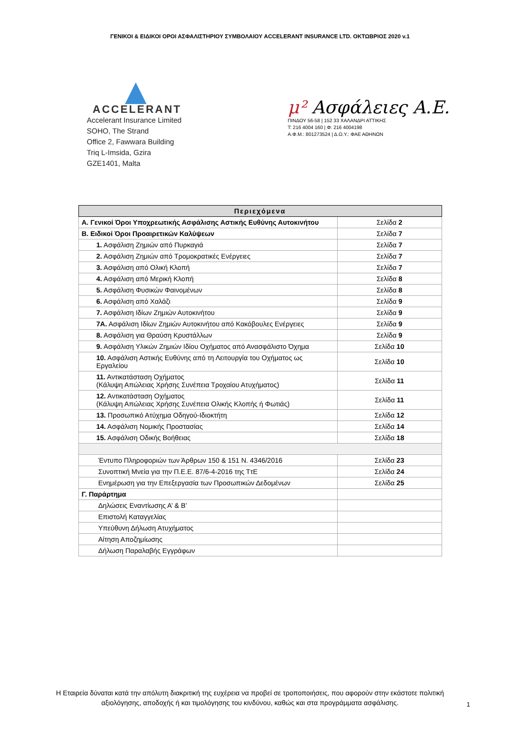ΓΕΝΙΚΟΙ & ΕΙΔΙΚΟΙ ΟΡΟΙ ΑΣΦΑΛΙΣΤΗΡΙΟΥ ΣΥΜΒΟΛΑΙΟΥ ACCELERANT INSURANCE LTD. ΟΚΤΩΒΡΙΟΣ 2020 v.1
ACCELERANT
Accelerant Insurance Limited
SOHO, The Strand
Office 2, Fawwara Building
Triq L-Imsida, Gzira
GZE1401, Malta
μ² Ασφάλειες Α.Ε.
ΠΙΝΔΟΥ 56-58 | 152 33 ΧΑΛΑΝΔΡΙ ΑΤΤΙΚΗΣ
Τ: 216 4004 160 | Φ: 216 4004198
Α.Φ.Μ.: 801273524 | Δ.Ο.Υ.: ΦΑΕ ΑΘΗΝΩΝ
| Περιεχόμενα | |
| --- | --- |
| Α. Γενικοί Όροι Υποχρεωτικής Ασφάλισης Αστικής Ευθύνης Αυτοκινήτου | Σελίδα 2 |
| Β. Ειδικοί Όροι Προαιρετικών Καλύψεων | Σελίδα 7 |
| 1. Ασφάλιση Ζημιών από Πυρκαγιά | Σελίδα 7 |
| 2. Ασφάλιση Ζημιών από Τρομοκρατικές Ενέργειες | Σελίδα 7 |
| 3. Ασφάλιση από Ολική Κλοπή | Σελίδα 7 |
| 4. Ασφάλιση από Μερική Κλοπή | Σελίδα 8 |
| 5. Ασφάλιση Φυσικών Φαινομένων | Σελίδα 8 |
| 6. Ασφάλιση από Χαλάζι | Σελίδα 9 |
| 7. Ασφάλιση Ιδίων Ζημιών Αυτοκινήτου | Σελίδα 9 |
| 7Α. Ασφάλιση Ιδίων Ζημιών Αυτοκινήτου από Κακόβουλες Ενέργειες | Σελίδα 9 |
| 8. Ασφάλιση για Θραύση Κρυστάλλων | Σελίδα 9 |
| 9. Ασφάλιση Υλικών Ζημιών Ιδίου Οχήματος από Ανασφάλιστο Όχημα | Σελίδα 10 |
| 10. Ασφάλιση Αστικής Ευθύνης από τη Λειτουργία του Οχήματος ως Εργαλείου | Σελίδα 10 |
| 11. Αντικατάσταση Οχήματος (Κάλυψη Απώλειας Χρήσης Συνέπεια Τροχαίου Ατυχήματος) | Σελίδα 11 |
| 12. Αντικατάσταση Οχήματος (Κάλυψη Απώλειας Χρήσης Συνέπεια Ολικής Κλοπής ή Φωτιάς) | Σελίδα 11 |
| 13. Προσωπικό Ατύχημα Οδηγού-Ιδιοκτήτη | Σελίδα 12 |
| 14. Ασφάλιση Νομικής Προστασίας | Σελίδα 14 |
| 15. Ασφάλιση Οδικής Βοήθειας | Σελίδα 18 |
| Έντυπο Πληροφοριών των Άρθρων 150 & 151 Ν. 4346/2016 | Σελίδα 23 |
| Συνοπτική Μνεία για την Π.Ε.Ε. 87/6-4-2016 της ΤτΕ | Σελίδα 24 |
| Ενημέρωση για την Επεξεργασία των Προσωπικών Δεδομένων | Σελίδα 25 |
| Γ. Παράρτημα | |
| Δηλώσεις Εναντίωσης Α’ & Β’ | |
| Επιστολή Καταγγελίας | |
| Υπεύθυνη Δήλωση Ατυχήματος | |
| Αίτηση Αποζημίωσης | |
| Δήλωση Παραλαβής Εγγράφων | |
Η Εταιρεία δύναται κατά την απόλυτη διακριτική της ευχέρεια να προβεί σε τροποποιήσεις, που αφορούν στην εκάστοτε πολιτική αξιολόγησης, αποδοχής ή και τιμολόγησης του κινδύνου, καθώς και στα προγράμματα ασφάλισης.
1